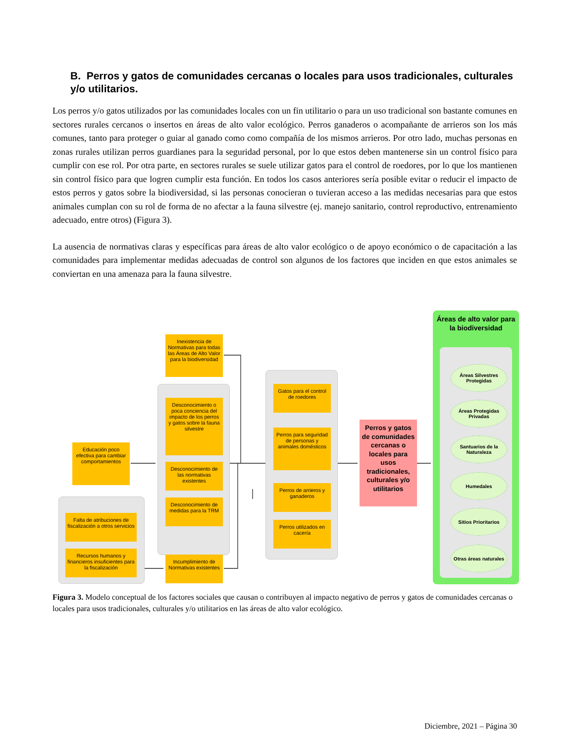B. Perros y gatos de comunidades cercanas o locales para usos tradicionales, culturales y/o utilitarios.
Los perros y/o gatos utilizados por las comunidades locales con un fin utilitario o para un uso tradicional son bastante comunes en sectores rurales cercanos o insertos en áreas de alto valor ecológico. Perros ganaderos o acompañante de arrieros son los más comunes, tanto para proteger o guiar al ganado como como compañía de los mismos arrieros. Por otro lado, muchas personas en zonas rurales utilizan perros guardianes para la seguridad personal, por lo que estos deben mantenerse sin un control físico para cumplir con ese rol. Por otra parte, en sectores rurales se suele utilizar gatos para el control de roedores, por lo que los mantienen sin control físico para que logren cumplir esta función. En todos los casos anteriores sería posible evitar o reducir el impacto de estos perros y gatos sobre la biodiversidad, si las personas conocieran o tuvieran acceso a las medidas necesarias para que estos animales cumplan con su rol de forma de no afectar a la fauna silvestre (ej. manejo sanitario, control reproductivo, entrenamiento adecuado, entre otros) (Figura 3).
La ausencia de normativas claras y específicas para áreas de alto valor ecológico o de apoyo económico o de capacitación a las comunidades para implementar medidas adecuadas de control son algunos de los factores que inciden en que estos animales se conviertan en una amenaza para la fauna silvestre.
Inexistencia de Normativas para todas las Áreas de Alto Valor para la biodiversidad
Educación poco efectiva para cambiar comportamientos
Desconocimiento o poca conciencia del impacto de los perros y gatos sobre la fauna silvestre
Desconocimiento de las normativas existentes
Desconocimiento de medidas para la TRM
Falta de atribuciones de fiscalización a otros servicios
Recursos humanos y financieros insuficientes para la fiscalización
Incumplimiento de Normativas existentes
Gatos para el control de roedores
Perros para seguridad de personas y animales domésticos
Perros de arrieros y ganaderos
Perros utilizados en cacería
Perros y gatos de comunidades cercanas o locales para usos tradicionales, culturales y/o utilitarios
Áreas de alto valor para la biodiversidad
Áreas Silvestres Protegidas
Áreas Protegidas Privadas
Santuarios de la Naturaleza
Humedales
Sitios Prioritarios
Otras áreas naturales
Figura 3. Modelo conceptual de los factores sociales que causan o contribuyen al impacto negativo de perros y gatos de comunidades cercanas o locales para usos tradicionales, culturales y/o utilitarios en las áreas de alto valor ecológico.
Diciembre, 2021 – Página 30